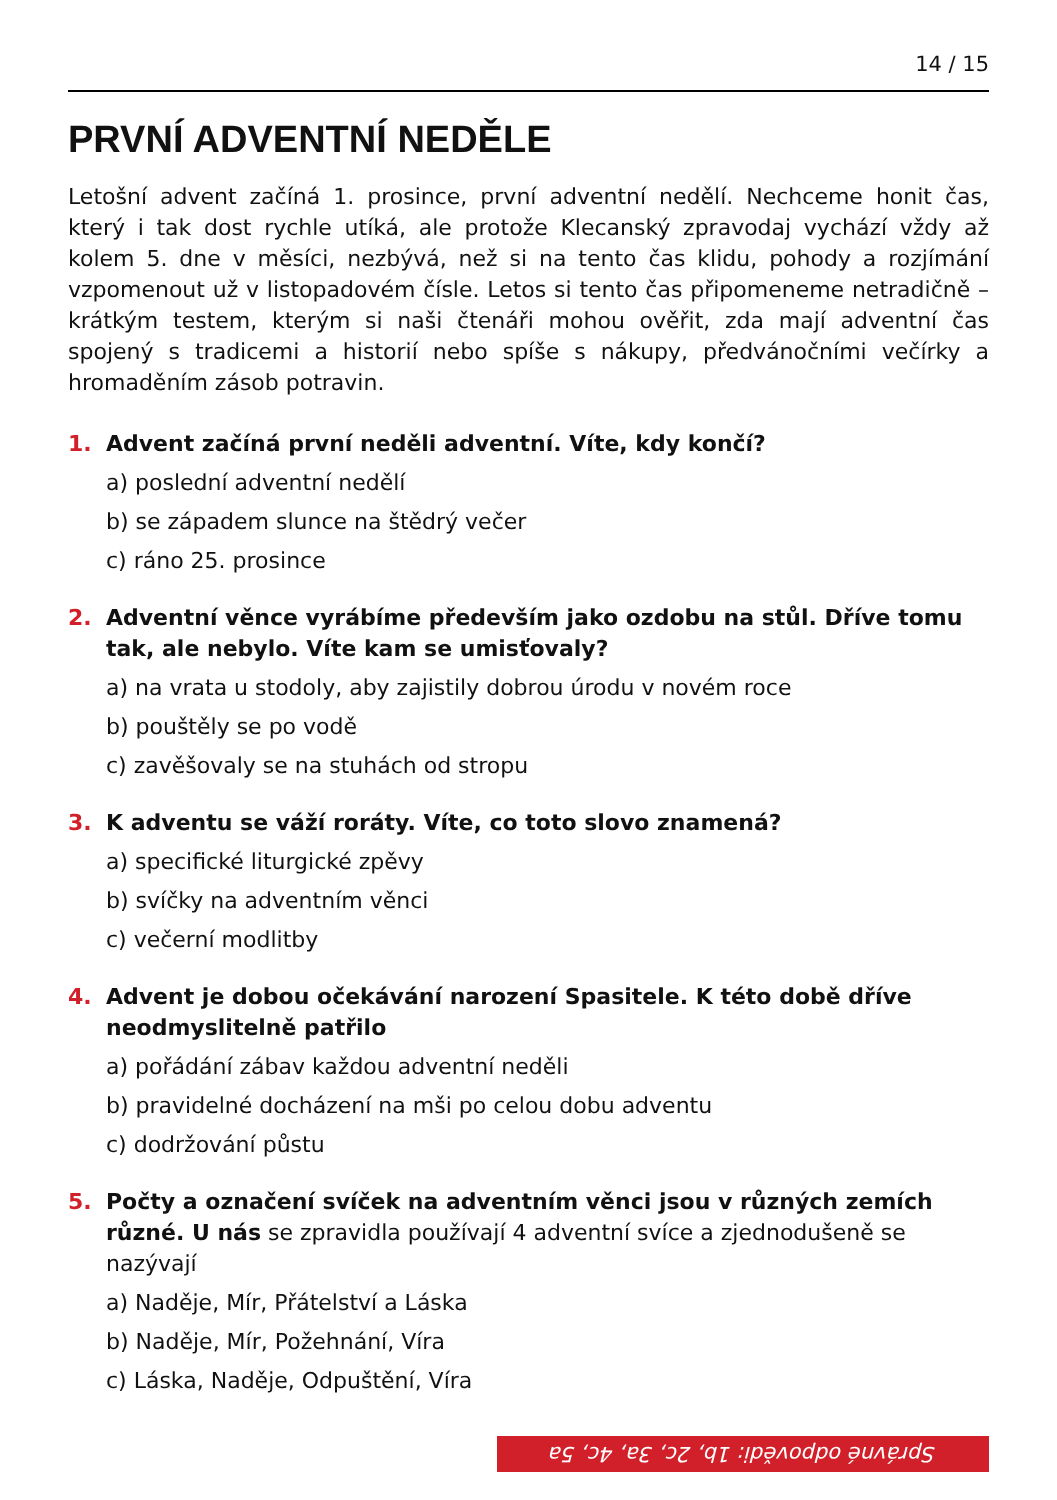14 / 15
PRVNÍ ADVENTNÍ NEDĚLE
Letošní advent začíná 1. prosince, první adventní nedělí. Nechceme honit čas, který i tak dost rychle utíká, ale protože Klecanský zpravodaj vychází vždy až kolem 5. dne v měsíci, nezbývá, než si na tento čas klidu, pohody a rozjímání vzpomenout už v listopadovém čísle. Letos si tento čas připomeneme netradičně – krátkým testem, kterým si naši čtenáři mohou ověřit, zda mají adventní čas spojený s tradicemi a historií nebo spíše s nákupy, předvánočními večírky a hromaděním zásob potravin.
1. Advent začíná první neděli adventní. Víte, kdy končí?
a) poslední adventní nedělí
b) se západem slunce na štědrý večer
c) ráno 25. prosince
2. Adventní věnce vyrábíme především jako ozdobu na stůl. Dříve tomu tak, ale nebylo. Víte kam se umisťovaly?
a) na vrata u stodoly, aby zajistily dobrou úrodu v novém roce
b) pouštěly se po vodě
c) zavěšovaly se na stuhách od stropu
3. K adventu se váží roráty. Víte, co toto slovo znamená?
a) specifické liturgické zpěvy
b) svíčky na adventním věnci
c) večerní modlitby
4. Advent je dobou očekávání narození Spasitele. K této době dříve neodmyslitelně patřilo
a) pořádání zábav každou adventní neděli
b) pravidelné docházení na mši po celou dobu adventu
c) dodržování půstu
5. Počty a označení svíček na adventním věnci jsou v různých zemích různé. U nás se zpravidla používají 4 adventní svíce a zjednodušeně se nazývají
a) Naděje, Mír, Přátelství a Láska
b) Naděje, Mír, Požehnání, Víra
c) Láska, Naděje, Odpuštění, Víra
Správné odpovědi: 1b, 2c, 3a, 4c, 5a